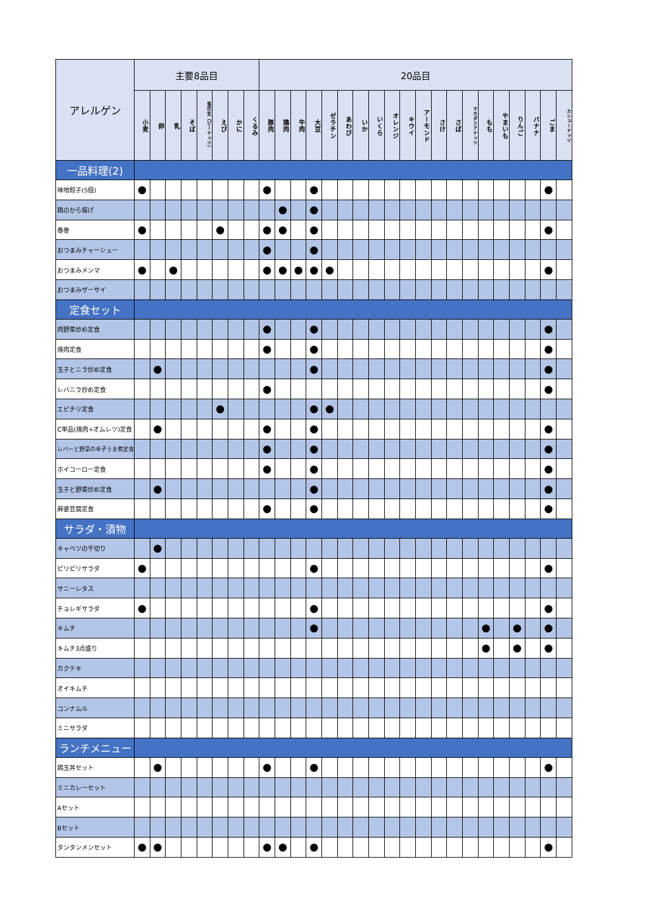| アレルゲン | 主要8品目 | | | | | | | | 20品目 | | | | | | | | | | | | | | | | | | | |
| --- | --- | --- | --- | --- | --- | --- | --- | --- | --- | --- | --- | --- | --- | --- | --- | --- | --- | --- | --- | --- | --- | --- | --- | --- | --- | --- | --- | --- |
| | 小麦 | 卵 | 乳 | そば | 落花生（ピーナッツ） | えび | かに | くるみ | 豚肉 | 鶏肉 | 牛肉 | 大豆 | ゼラチン | あわび | いか | いくら | オレンジ | キウイ | アーモンド | さけ | さば | マカダミアナッツ | もも | やまいも | りんご | バナナ | ごま | カシューナッツ |
| 一品料理(2) | | | | | | | | | | | | | | | | | | | | | | | | | | | | |
| 味噌餃子(5個) | ● | | | | | | | | ● | | | ● | | | | | | | | | | | | | | | ● | |
| 鶏のから揚げ | | | | | | | | | | ● | | ● | | | | | | | | | | | | | | | | |
| 春巻 | ● | | | | | ● | | | ● | ● | | ● | | | | | | | | | | | | | | | ● | |
| おつまみチャーシュー | | | | | | | | | ● | | | ● | | | | | | | | | | | | | | | | |
| おつまみメンマ | ● | | ● | | | | | | ● | ● | ● | ● | ● | | | | | | | | | | | | | | ● | |
| おつまみザーサイ | | | | | | | | | | | | | | | | | | | | | | | | | | | | |
| 定食セット | | | | | | | | | | | | | | | | | | | | | | | | | | | | |
| 肉野菜炒め定食 | | | | | | | | | ● | | | ● | | | | | | | | | | | | | | | ● | |
| 焼肉定食 | | | | | | | | | ● | | | ● | | | | | | | | | | | | | | | ● | |
| 玉子とニラ炒め定食 | | ● | | | | | | | | | | ● | | | | | | | | | | | | | | | ● | |
| レバニラ炒め定食 | | | | | | | | | ● | | | | | | | | | | | | | | | | | | ● | |
| エビチリ定食 | | | | | | ● | | | | | | ● | ● | | | | | | | | | | | | | | | |
| C単品(焼肉+オムレツ)定食 | | ● | | | | | | | ● | | | ● | | | | | | | | | | | | | | | ● | |
| レバーと野菜の辛子うま煮定食 | | | | | | | | | ● | | | ● | | | | | | | | | | | | | | | ● | |
| ホイコーロー定食 | | | | | | | | | ● | | | ● | | | | | | | | | | | | | | | ● | |
| 玉子と野菜炒め定食 | | ● | | | | | | | | | | ● | | | | | | | | | | | | | | | ● | |
| 麻婆豆腐定食 | | | | | | | | | ● | | | ● | | | | | | | | | | | | | | | ● | |
| サラダ・漬物 | | | | | | | | | | | | | | | | | | | | | | | | | | | | |
| キャベツの千切り | | ● | | | | | | | | | | | | | | | | | | | | | | | | | | |
| ピリピリサラダ | ● | | | | | | | | | | | ● | | | | | | | | | | | | | | | ● | |
| サニーレタス | | | | | | | | | | | | | | | | | | | | | | | | | | | | |
| チョレギサラダ | ● | | | | | | | | | | | ● | | | | | | | | | | | | | | | ● | |
| キムチ | | | | | | | | | | | | ● | | | | | | | | | | | ● | | ● | | ● | |
| キムチ3点盛り | | | | | | | | | | | | | | | | | | | | | | | ● | | ● | | ● | |
| カクテキ | | | | | | | | | | | | | | | | | | | | | | | | | | | | |
| オイキムチ | | | | | | | | | | | | | | | | | | | | | | | | | | | | |
| コンナムル | | | | | | | | | | | | | | | | | | | | | | | | | | | | |
| ミニサラダ | | | | | | | | | | | | | | | | | | | | | | | | | | | | |
| ランチメニュー | | | | | | | | | | | | | | | | | | | | | | | | | | | | |
| 鶏玉丼セット | | ● | | | | | | | ● | | | ● | | | | | | | | | | | | | | | ● | |
| ミニカレーセット | | | | | | | | | | | | | | | | | | | | | | | | | | | | |
| Aセット | | | | | | | | | | | | | | | | | | | | | | | | | | | | |
| Bセット | | | | | | | | | | | | | | | | | | | | | | | | | | | | |
| タンタンメンセット | ● | ● | | | | | | | ● | ● | | ● | | | | | | | | | | | | | | | ● | |